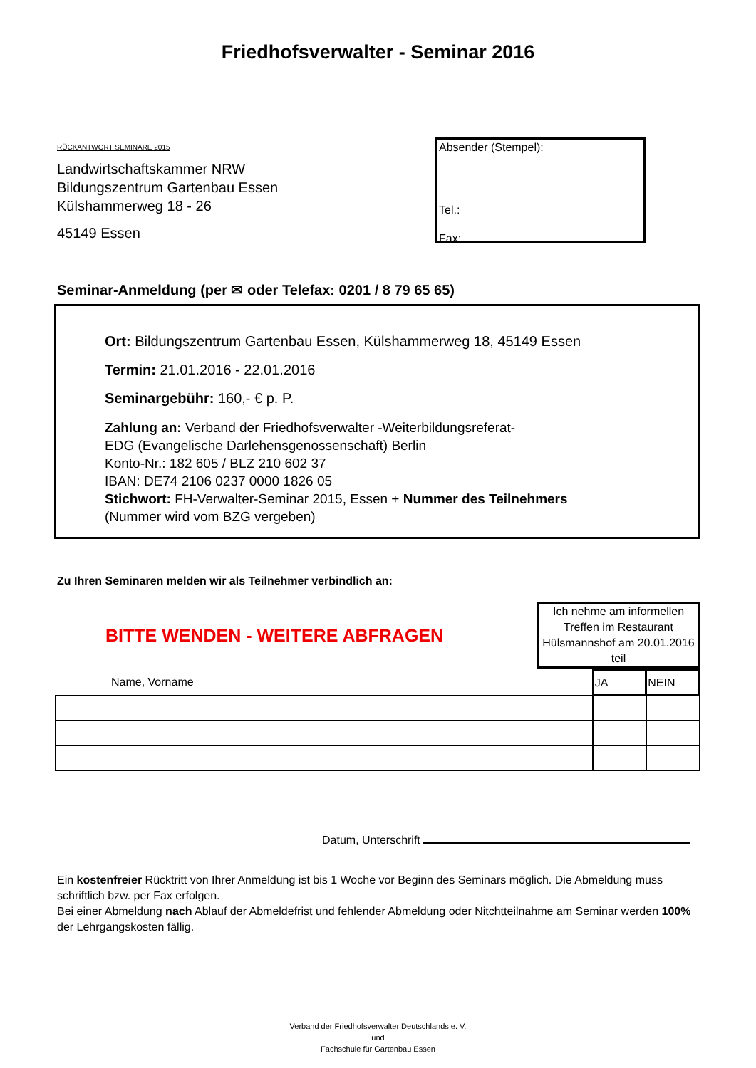Friedhofsverwalter - Seminar 2016
RÜCKANTWORT SEMINARE 2015
Landwirtschaftskammer NRW
Bildungszentrum Gartenbau Essen
Külshammerweg 18 - 26
45149 Essen
Absender (Stempel):
Tel.:
Fax:
Seminar-Anmeldung (per ✉ oder Telefax: 0201 / 8 79 65 65)
Ort: Bildungszentrum Gartenbau Essen, Külshammerweg 18, 45149 Essen
Termin: 21.01.2016 - 22.01.2016
Seminargebühr: 160,- € p. P.
Zahlung an: Verband der Friedhofsverwalter -Weiterbildungsreferat-
EDG (Evangelische Darlehensgenossenschaft) Berlin
Konto-Nr.: 182 605 / BLZ 210 602 37
IBAN: DE74 2106 0237 0000 1826 05
Stichwort: FH-Verwalter-Seminar 2015, Essen + Nummer des Teilnehmers
(Nummer wird vom BZG vergeben)
Zu Ihren Seminaren melden wir als Teilnehmer verbindlich an:
BITTE WENDEN - WEITERE ABFRAGEN
Ich nehme am informellen Treffen im Restaurant Hülsmannshof am 20.01.2016 teil
| Name, Vorname | JA | NEIN |
Datum, Unterschrift
Ein kostenfreier Rücktritt von Ihrer Anmeldung ist bis 1 Woche vor Beginn des Seminars möglich. Die Abmeldung muss schriftlich bzw. per Fax erfolgen.
Bei einer Abmeldung nach Ablauf der Abmeldefrist und fehlender Abmeldung oder Nitchtteilnahme am Seminar werden 100% der Lehrgangskosten fällig.
Verband der Friedhofsverwalter Deutschlands e. V.
und
Fachschule für Gartenbau Essen